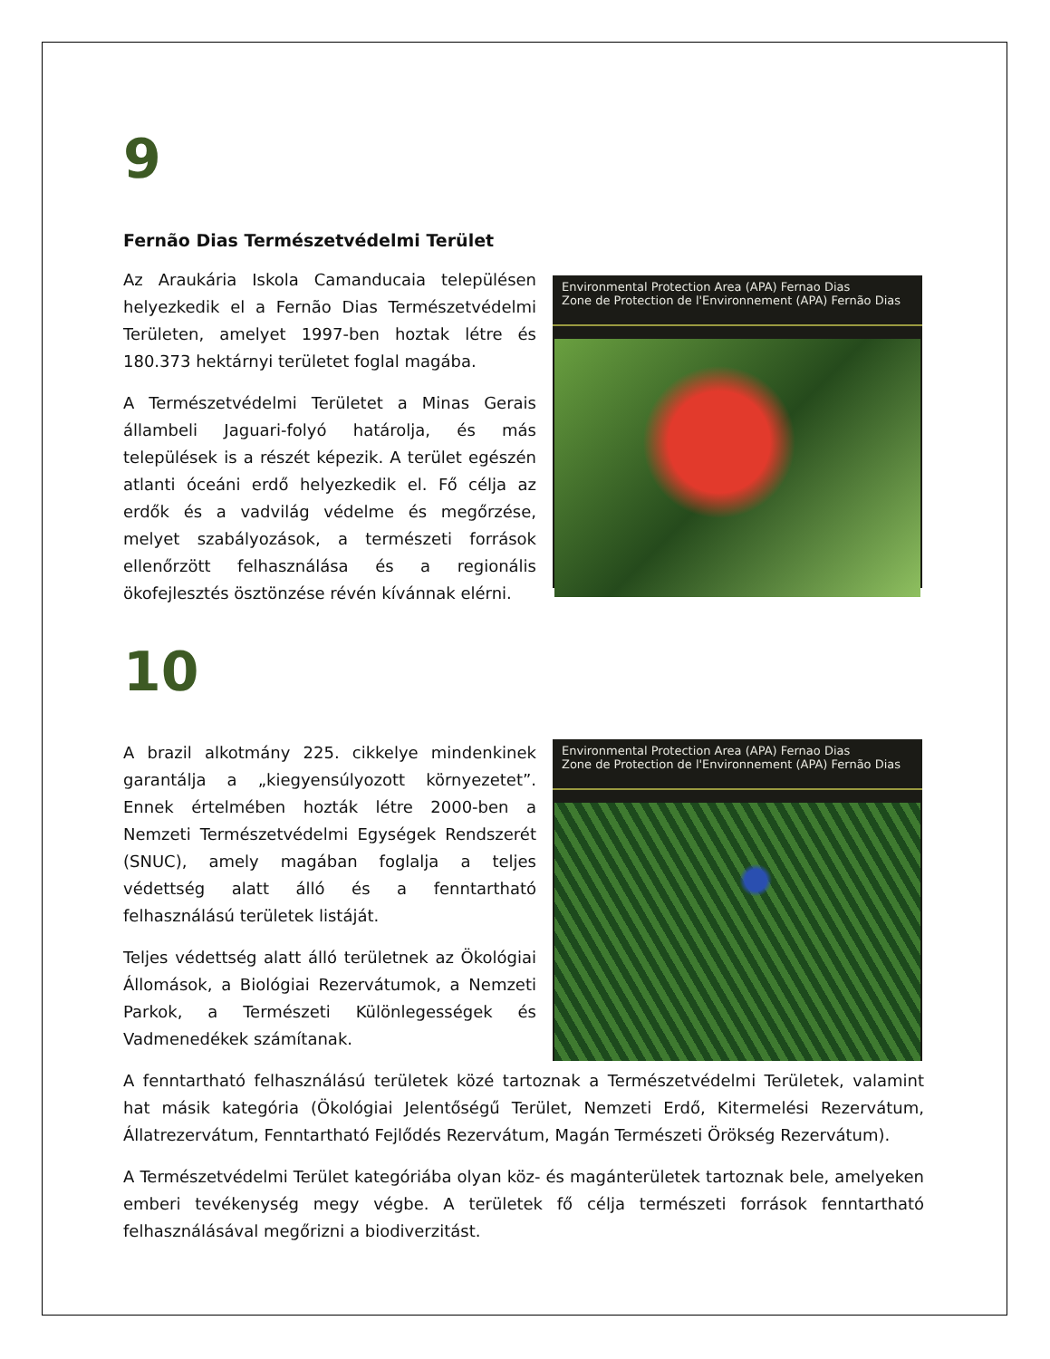9
Fernão Dias Természetvédelmi Terület
Az Araukária Iskola Camanducaia településen helyezkedik el a Fernão Dias Természetvédelmi Területen, amelyet 1997-ben hoztak létre és 180.373 hektárnyi területet foglal magába.
A Természetvédelmi Területet a Minas Gerais állambeli Jaguari-folyó határolja, és más települések is a részét képezik. A terület egészén atlanti óceáni erdő helyezkedik el. Fő célja az erdők és a vadvilág védelme és megőrzése, melyet szabályozások, a természeti források ellenőrzött felhasználása és a regionális ökofejlesztés ösztönzése révén kívánnak elérni.
Environmental Protection Area (APA) Fernao Dias
Zone de Protection de l'Environnement (APA) Fernão Dias
10
A brazil alkotmány 225. cikkelye mindenkinek garantálja a „kiegyensúlyozott környezetet”. Ennek értelmében hozták létre 2000-ben a Nemzeti Természetvédelmi Egységek Rendszerét (SNUC), amely magában foglalja a teljes védettség alatt álló és a fenntartható felhasználású területek listáját.
Teljes védettség alatt álló területnek az Ökológiai Állomások, a Biológiai Rezervátumok, a Nemzeti Parkok, a Természeti Különlegességek és Vadmenedékek számítanak.
Environmental Protection Area (APA) Fernao Dias
Zone de Protection de l'Environnement (APA) Fernão Dias
A fenntartható felhasználású területek közé tartoznak a Természetvédelmi Területek, valamint hat másik kategória (Ökológiai Jelentőségű Terület, Nemzeti Erdő, Kitermelési Rezervátum, Állatrezervátum, Fenntartható Fejlődés Rezervátum, Magán Természeti Örökség Rezervátum).
A Természetvédelmi Terület kategóriába olyan köz- és magánterületek tartoznak bele, amelyeken emberi tevékenység megy végbe. A területek fő célja természeti források fenntartható felhasználásával megőrizni a biodiverzitást.